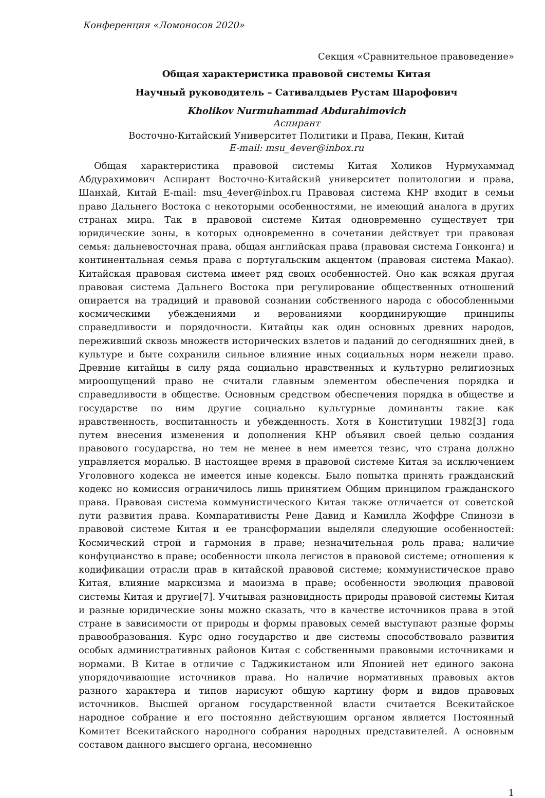Конференция «Ломоносов 2020»
Секция «Сравнительное правоведение»
Общая характеристика правовой системы Китая
Научный руководитель – Сативалдыев Рустам Шарофович
Kholikov Nurmuhammad Abdurahimovich
Аспирант
Восточно-Китайский Университет Политики и Права, Пекин, Китай
E-mail: msu_4ever@inbox.ru
Общая характеристика правовой системы Китая Холиков Нурмухаммад Абдурахимович Аспирант Восточно-Китайский университет политологии и права, Шанхай, Китай E-mail: msu_4ever@inbox.ru Правовая система КНР входит в семьи право Дальнего Востока с некоторыми особенностями, не имеющий аналога в других странах мира. Так в правовой системе Китая одновременно существует три юридические зоны, в которых одновременно в сочетании действует три правовая семья: дальневосточная права, общая английская права (правовая система Гонконга) и континентальная семья права с португальским акцентом (правовая система Макао). Китайская правовая система имеет ряд своих особенностей. Оно как всякая другая правовая система Дальнего Востока при регулирование общественных отношений опирается на традиций и правовой сознании собственного народа с обособленными космическими убеждениями и верованиями координирующие принципы справедливости и порядочности. Китайцы как один основных древних народов, переживший сквозь множеств исторических взлетов и паданий до сегодняшних дней, в культуре и быте сохранили сильное влияние иных социальных норм нежели право. Древние китайцы в силу ряда социально нравственных и культурно религиозных мироощущений право не считали главным элементом обеспечения порядка и справедливости в обществе. Основным средством обеспечения порядка в обществе и государстве по ним другие социально культурные доминанты такие как нравственность, воспитанность и убежденность. Хотя в Конституции 1982[3] года путем внесения изменения и дополнения КНР объявил своей целью создания правового государства, но тем не менее в нем имеется тезис, что страна должно управляется моралью. В настоящее время в правовой системе Китая за исключением Уголовного кодекса не имеется иные кодексы. Было попытка принять гражданский кодекс но комиссия ограничилось лишь принятием Общим принципом гражданского права. Правовая система коммунистического Китая также отличается от советской пути развития права. Компаративисты Рене Давид и Камилла Жоффре Спинози в правовой системе Китая и ее трансформации выделяли следующие особенностей: Космический строй и гармония в праве; незначительная роль права; наличие конфуцианство в праве; особенности школа легистов в правовой системе; отношения к кодификации отрасли прав в китайской правовой системе; коммунистическое право Китая, влияние марксизма и маоизма в праве; особенности эволюция правовой системы Китая и другие[7]. Учитывая разновидность природы правовой системы Китая и разные юридические зоны можно сказать, что в качестве источников права в этой стране в зависимости от природы и формы правовых семей выступают разные формы правообразования. Курс одно государство и две системы способствовало развития особых административных районов Китая с собственными правовыми источниками и нормами. В Китае в отличие с Таджикистаном или Японией нет единого закона упорядочивающие источников права. Но наличие нормативных правовых актов разного характера и типов нарисуют общую картину форм и видов правовых источников. Высшей органом государственной власти считается Всекитайское народное собрание и его постоянно действующим органом является Постоянный Комитет Всекитайского народного собрания народных представителей. А основным составом данного высшего органа, несомненно
1